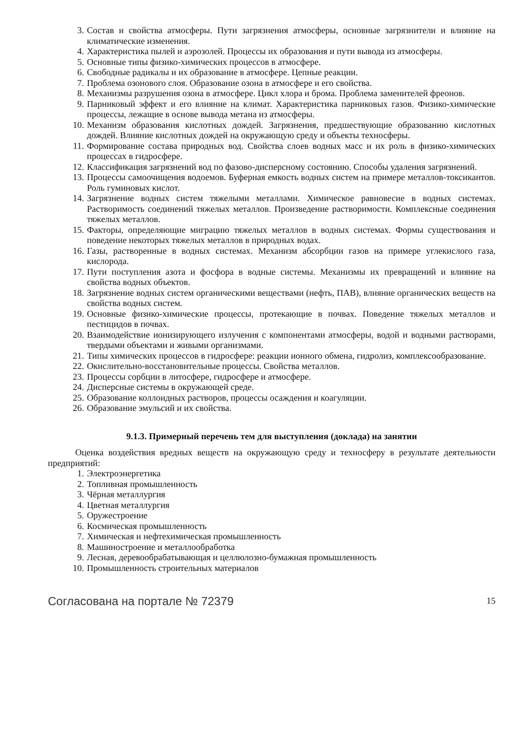3. Состав и свойства атмосферы. Пути загрязнения атмосферы, основные загрязнители и влияние на климатические изменения.
4. Характеристика пылей и аэрозолей. Процессы их образования и пути вывода из атмосферы.
5. Основные типы физико-химических процессов в атмосфере.
6. Свободные радикалы и их образование в атмосфере. Цепные реакции.
7. Проблема озонового слоя. Образование озона в атмосфере и его свойства.
8. Механизмы разрушения озона в атмосфере. Цикл хлора и брома. Проблема заменителей фреонов.
9. Парниковый эффект и его влияние на климат. Характеристика парниковых газов. Физико-химические процессы, лежащие в основе вывода метана из атмосферы.
10. Механизм образования кислотных дождей. Загрязнения, предшествующие образованию кислотных дождей. Влияние кислотных дождей на окружающую среду и объекты техносферы.
11. Формирование состава природных вод. Свойства слоев водных масс и их роль в физико-химических процессах в гидросфере.
12. Классификация загрязнений вод по фазово-дисперсному состоянию. Способы удаления загрязнений.
13. Процессы самоочищения водоемов. Буферная емкость водных систем на примере металлов-токсикантов. Роль гуминовых кислот.
14. Загрязнение водных систем тяжелыми металлами. Химическое равновесие в водных системах. Растворимость соединений тяжелых металлов. Произведение растворимости. Комплексные соединения тяжелых металлов.
15. Факторы, определяющие миграцию тяжелых металлов в водных системах. Формы существования и поведение некоторых тяжелых металлов в природных водах.
16. Газы, растворенные в водных системах. Механизм абсорбции газов на примере углекислого газа, кислорода.
17. Пути поступления азота и фосфора в водные системы. Механизмы их превращений и влияние на свойства водных объектов.
18. Загрязнение водных систем органическими веществами (нефть, ПАВ), влияние органических веществ на свойства водных систем.
19. Основные физико-химические процессы, протекающие в почвах. Поведение тяжелых металлов и пестицидов в почвах.
20. Взаимодействие ионизирующего излучения с компонентами атмосферы, водой и водными растворами, твердыми объектами и живыми организмами.
21. Типы химических процессов в гидросфере: реакции ионного обмена, гидролиз, комплексообразование.
22. Окислительно-восстановительные процессы. Свойства металлов.
23. Процессы сорбции в литосфере, гидросфере и атмосфере.
24. Дисперсные системы в окружающей среде.
25. Образование коллоидных растворов, процессы осаждения и коагуляции.
26. Образование эмульсий и их свойства.
9.1.3. Примерный перечень тем для выступления (доклада) на занятии
Оценка воздействия вредных веществ на окружающую среду и техносферу в результате деятельности предприятий:
1. Электроэнергетика
2. Топливная промышленность
3. Чёрная металлургия
4. Цветная металлургия
5. Оружестроение
6. Космическая промышленность
7. Химическая и нефтехимическая промышленность
8. Машиностроение и металлообработка
9. Лесная, деревообрабатывающая и целлюлозно-бумажная промышленность
10. Промышленность строительных материалов
Согласована на портале № 72379 15